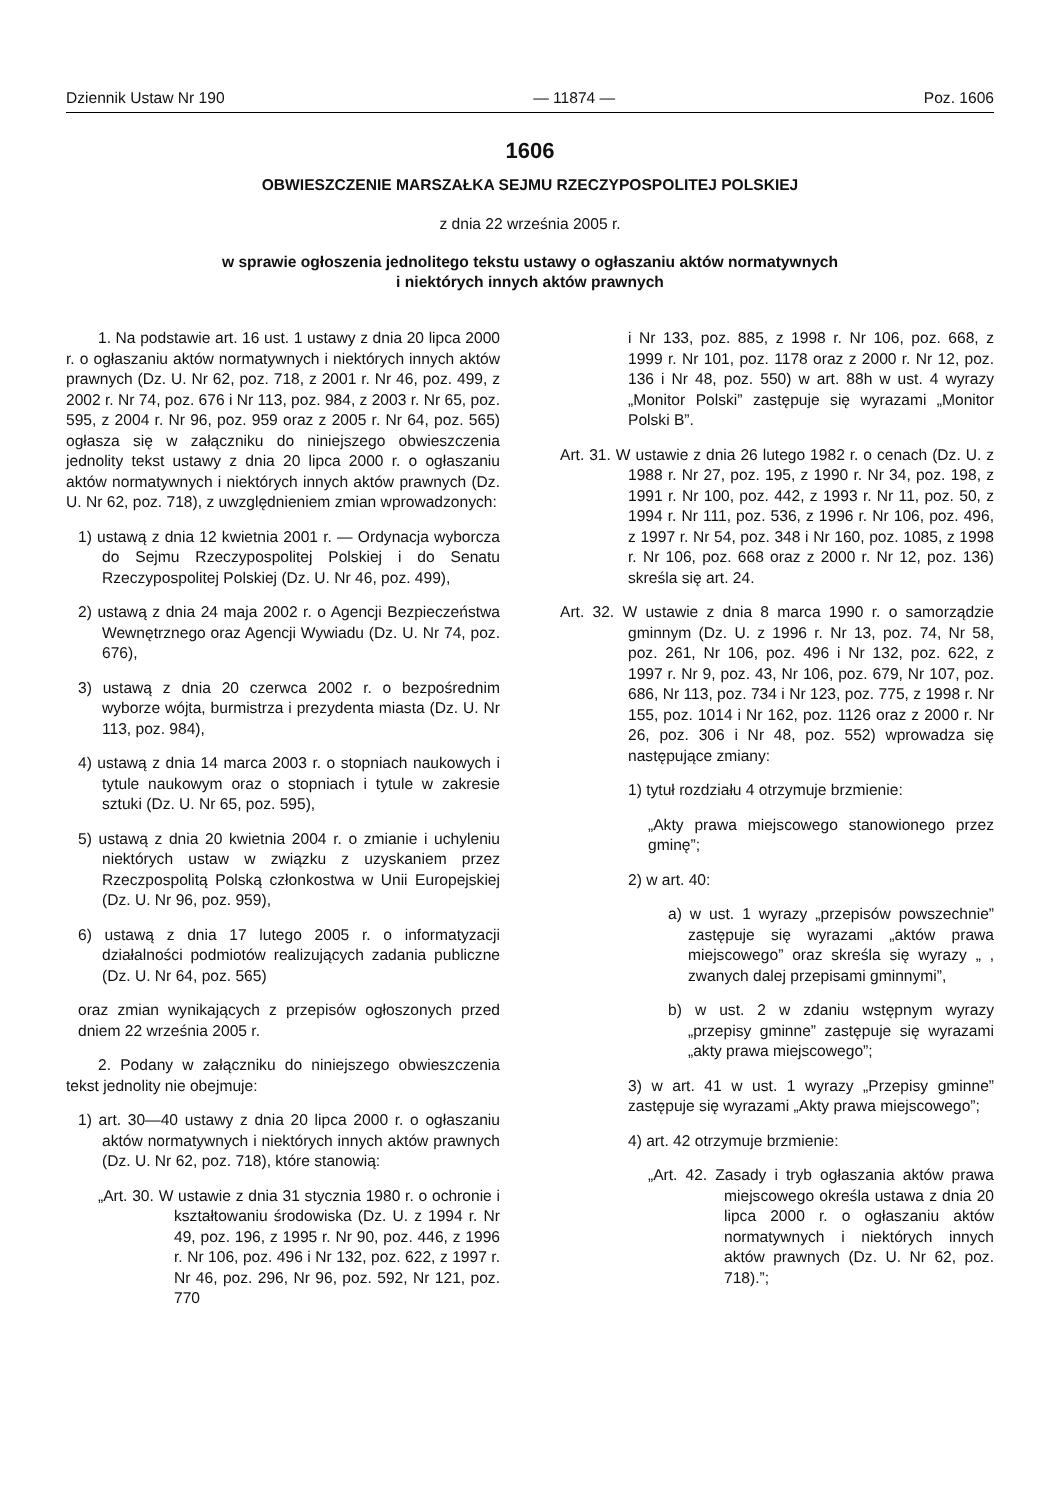Dziennik Ustaw Nr 190 — 11874 — Poz. 1606
1606
OBWIESZCZENIE MARSZAŁKA SEJMU RZECZYPOSPOLITEJ POLSKIEJ
z dnia 22 września 2005 r.
w sprawie ogłoszenia jednolitego tekstu ustawy o ogłaszaniu aktów normatywnych
i niektórych innych aktów prawnych
1. Na podstawie art. 16 ust. 1 ustawy z dnia 20 lipca 2000 r. o ogłaszaniu aktów normatywnych i niektórych innych aktów prawnych (Dz. U. Nr 62, poz. 718, z 2001 r. Nr 46, poz. 499, z 2002 r. Nr 74, poz. 676 i Nr 113, poz. 984, z 2003 r. Nr 65, poz. 595, z 2004 r. Nr 96, poz. 959 oraz z 2005 r. Nr 64, poz. 565) ogłasza się w załączniku do niniejszego obwieszczenia jednolity tekst ustawy z dnia 20 lipca 2000 r. o ogłaszaniu aktów normatywnych i niektórych innych aktów prawnych (Dz. U. Nr 62, poz. 718), z uwzględnieniem zmian wprowadzonych:
1) ustawą z dnia 12 kwietnia 2001 r. — Ordynacja wyborcza do Sejmu Rzeczypospolitej Polskiej i do Senatu Rzeczypospolitej Polskiej (Dz. U. Nr 46, poz. 499),
2) ustawą z dnia 24 maja 2002 r. o Agencji Bezpieczeństwa Wewnętrznego oraz Agencji Wywiadu (Dz. U. Nr 74, poz. 676),
3) ustawą z dnia 20 czerwca 2002 r. o bezpośrednim wyborze wójta, burmistrza i prezydenta miasta (Dz. U. Nr 113, poz. 984),
4) ustawą z dnia 14 marca 2003 r. o stopniach naukowych i tytule naukowym oraz o stopniach i tytule w zakresie sztuki (Dz. U. Nr 65, poz. 595),
5) ustawą z dnia 20 kwietnia 2004 r. o zmianie i uchyleniu niektórych ustaw w związku z uzyskaniem przez Rzeczpospolitą Polską członkostwa w Unii Europejskiej (Dz. U. Nr 96, poz. 959),
6) ustawą z dnia 17 lutego 2005 r. o informatyzacji działalności podmiotów realizujących zadania publiczne (Dz. U. Nr 64, poz. 565)
oraz zmian wynikających z przepisów ogłoszonych przed dniem 22 września 2005 r.
2. Podany w załączniku do niniejszego obwieszczenia tekst jednolity nie obejmuje:
1) art. 30—40 ustawy z dnia 20 lipca 2000 r. o ogłaszaniu aktów normatywnych i niektórych innych aktów prawnych (Dz. U. Nr 62, poz. 718), które stanowią:
„Art. 30. W ustawie z dnia 31 stycznia 1980 r. o ochronie i kształtowaniu środowiska (Dz. U. z 1994 r. Nr 49, poz. 196, z 1995 r. Nr 90, poz. 446, z 1996 r. Nr 106, poz. 496 i Nr 132, poz. 622, z 1997 r. Nr 46, poz. 296, Nr 96, poz. 592, Nr 121, poz. 770
i Nr 133, poz. 885, z 1998 r. Nr 106, poz. 668, z 1999 r. Nr 101, poz. 1178 oraz z 2000 r. Nr 12, poz. 136 i Nr 48, poz. 550) w art. 88h w ust. 4 wyrazy „Monitor Polski” zastępuje się wyrazami „Monitor Polski B”.
Art. 31. W ustawie z dnia 26 lutego 1982 r. o cenach (Dz. U. z 1988 r. Nr 27, poz. 195, z 1990 r. Nr 34, poz. 198, z 1991 r. Nr 100, poz. 442, z 1993 r. Nr 11, poz. 50, z 1994 r. Nr 111, poz. 536, z 1996 r. Nr 106, poz. 496, z 1997 r. Nr 54, poz. 348 i Nr 160, poz. 1085, z 1998 r. Nr 106, poz. 668 oraz z 2000 r. Nr 12, poz. 136) skreśla się art. 24.
Art. 32. W ustawie z dnia 8 marca 1990 r. o samorządzie gminnym (Dz. U. z 1996 r. Nr 13, poz. 74, Nr 58, poz. 261, Nr 106, poz. 496 i Nr 132, poz. 622, z 1997 r. Nr 9, poz. 43, Nr 106, poz. 679, Nr 107, poz. 686, Nr 113, poz. 734 i Nr 123, poz. 775, z 1998 r. Nr 155, poz. 1014 i Nr 162, poz. 1126 oraz z 2000 r. Nr 26, poz. 306 i Nr 48, poz. 552) wprowadza się następujące zmiany:
1) tytuł rozdziału 4 otrzymuje brzmienie:
„Akty prawa miejscowego stanowionego przez gminę”;
2) w art. 40:
a) w ust. 1 wyrazy „przepisów powszechnie” zastępuje się wyrazami „aktów prawa miejscowego” oraz skreśla się wyrazy „ , zwanych dalej przepisami gminnymi”,
b) w ust. 2 w zdaniu wstępnym wyrazy „przepisy gminne” zastępuje się wyrazami „akty prawa miejscowego”;
3) w art. 41 w ust. 1 wyrazy „Przepisy gminne” zastępuje się wyrazami „Akty prawa miejscowego”;
4) art. 42 otrzymuje brzmienie:
„Art. 42. Zasady i tryb ogłaszania aktów prawa miejscowego określa ustawa z dnia 20 lipca 2000 r. o ogłaszaniu aktów normatywnych i niektórych innych aktów prawnych (Dz. U. Nr 62, poz. 718).”;